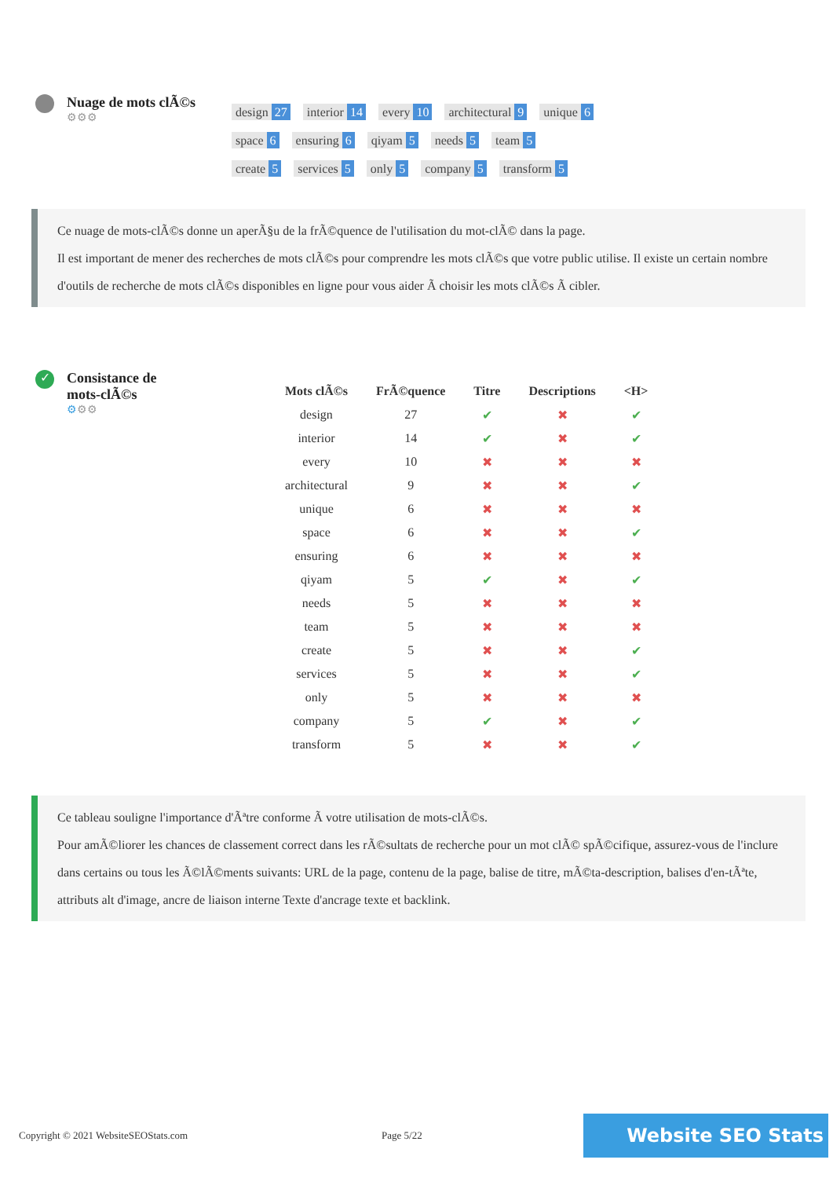Nuage de mots clÃ©s
⚙⚙⚙
design 27 interior 14 every 10 architectural 9 unique 6
space 6 ensuring 6 qiyam 5 needs 5 team 5
create 5 services 5 only 5 company 5 transform 5
Ce nuage de mots-clÃ©s donne un aperÃ§u de la frÃ©quence de l'utilisation du mot-clÃ© dans la page.
Il est important de mener des recherches de mots clÃ©s pour comprendre les mots clÃ©s que votre public utilise. Il existe un certain nombre d'outils de recherche de mots clÃ©s disponibles en ligne pour vous aider Ã choisir les mots clÃ©s Ã cibler.
✓
Consistance de
mots-clÃ©s
⚙⚙⚙
| Mots clÃ©s | FrÃ©quence | Titre | Descriptions | <H> |
| --- | --- | --- | --- | --- |
| design | 27 | ✔ | ✖ | ✔ |
| interior | 14 | ✔ | ✖ | ✔ |
| every | 10 | ✖ | ✖ | ✖ |
| architectural | 9 | ✖ | ✖ | ✔ |
| unique | 6 | ✖ | ✖ | ✖ |
| space | 6 | ✖ | ✖ | ✔ |
| ensuring | 6 | ✖ | ✖ | ✖ |
| qiyam | 5 | ✔ | ✖ | ✔ |
| needs | 5 | ✖ | ✖ | ✖ |
| team | 5 | ✖ | ✖ | ✖ |
| create | 5 | ✖ | ✖ | ✔ |
| services | 5 | ✖ | ✖ | ✔ |
| only | 5 | ✖ | ✖ | ✖ |
| company | 5 | ✔ | ✖ | ✔ |
| transform | 5 | ✖ | ✖ | ✔ |
Ce tableau souligne l'importance d'Ãªtre conforme Ã votre utilisation de mots-clÃ©s.
Pour amÃ©liorer les chances de classement correct dans les rÃ©sultats de recherche pour un mot clÃ© spÃ©cifique, assurez-vous de l'inclure dans certains ou tous les Ã©lÃ©ments suivants: URL de la page, contenu de la page, balise de titre, mÃ©ta-description, balises d'en-tÃªte, attributs alt d'image, ancre de liaison interne Texte d'ancrage texte et backlink.
Copyright © 2021 WebsiteSEOStats.com Page 5/22 Website SEO Stats